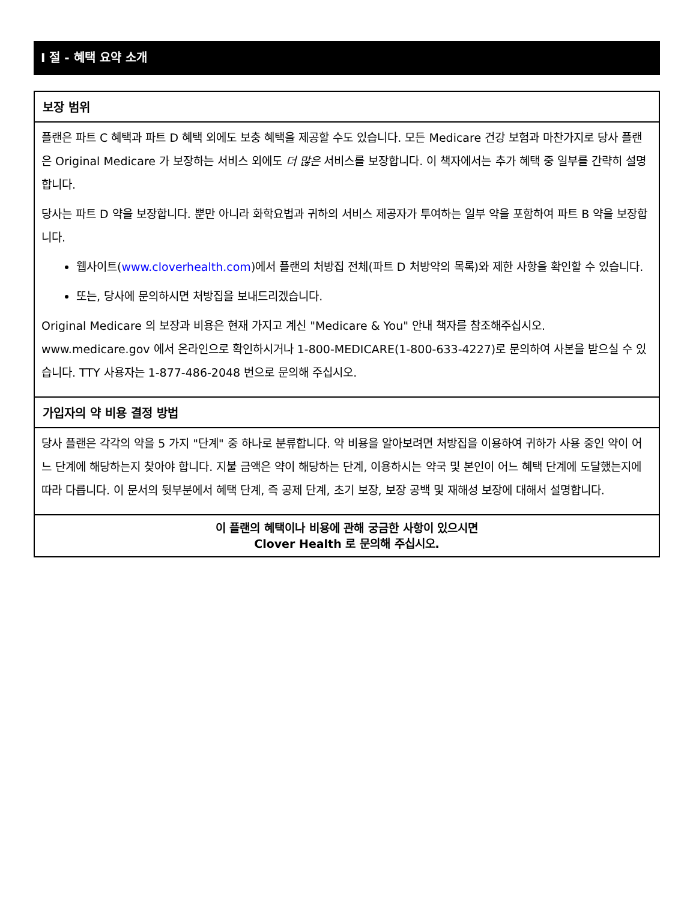I 절 - 혜택 요약 소개
보장 범위
플랜은 파트 C 혜택과 파트 D 혜택 외에도 보충 혜택을 제공할 수도 있습니다. 모든 Medicare 건강 보험과 마찬가지로 당사 플랜은 Original Medicare 가 보장하는 서비스 외에도 더 많은 서비스를 보장합니다. 이 책자에서는 추가 혜택 중 일부를 간략히 설명합니다.
당사는 파트 D 약을 보장합니다. 뿐만 아니라 화학요법과 귀하의 서비스 제공자가 투여하는 일부 약을 포함하여 파트 B 약을 보장합니다.
웹사이트(www.cloverhealth.com)에서 플랜의 처방집 전체(파트 D 처방약의 목록)와 제한 사항을 확인할 수 있습니다.
또는, 당사에 문의하시면 처방집을 보내드리겠습니다.
Original Medicare 의 보장과 비용은 현재 가지고 계신 "Medicare & You" 안내 책자를 참조해주십시오. www.medicare.gov 에서 온라인으로 확인하시거나 1-800-MEDICARE(1-800-633-4227)로 문의하여 사본을 받으실 수 있습니다. TTY 사용자는 1-877-486-2048 번으로 문의해 주십시오.
가입자의 약 비용 결정 방법
당사 플랜은 각각의 약을 5 가지 "단계" 중 하나로 분류합니다. 약 비용을 알아보려면 처방집을 이용하여 귀하가 사용 중인 약이 어느 단계에 해당하는지 찾아야 합니다. 지불 금액은 약이 해당하는 단계, 이용하시는 약국 및 본인이 어느 혜택 단계에 도달했는지에 따라 다릅니다. 이 문서의 뒷부분에서 혜택 단계, 즉 공제 단계, 초기 보장, 보장 공백 및 재해성 보장에 대해서 설명합니다.
이 플랜의 혜택이나 비용에 관해 궁금한 사항이 있으시면
Clover Health 로 문의해 주십시오.